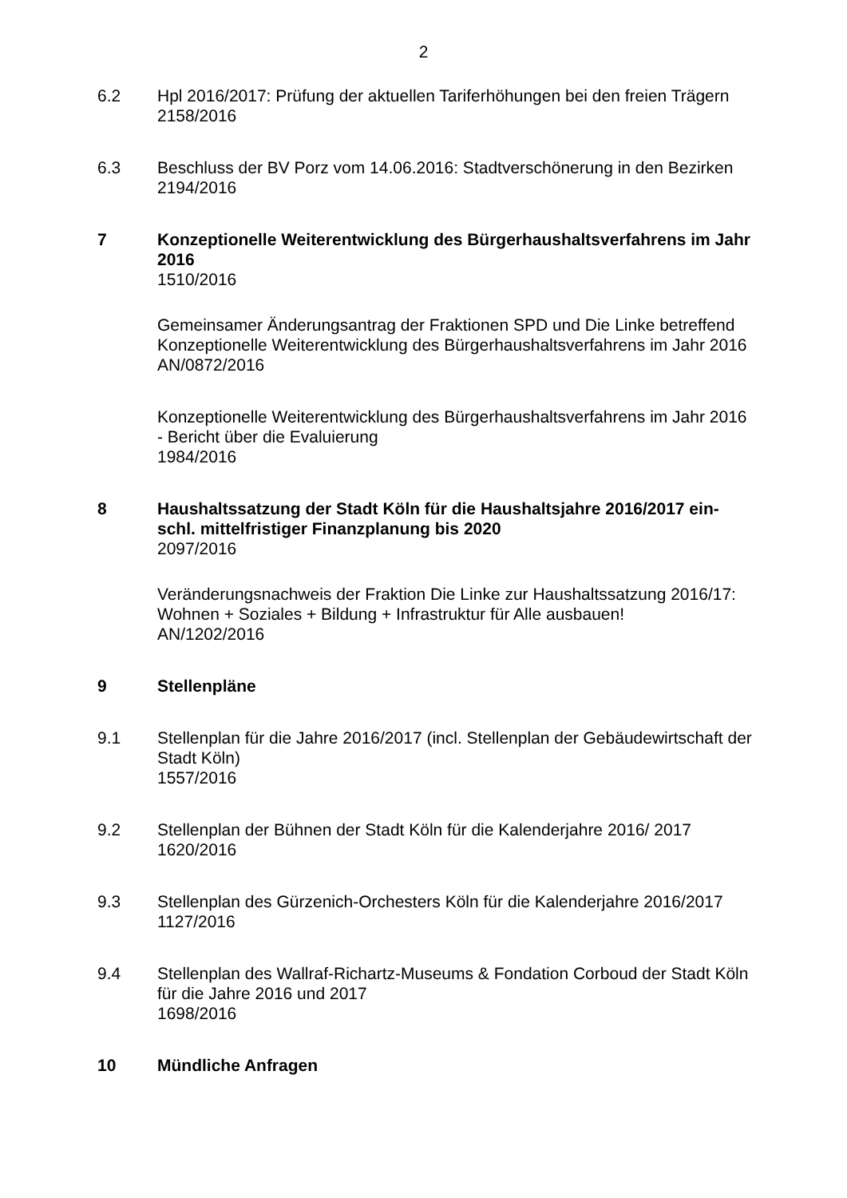2
6.2 Hpl 2016/2017: Prüfung der aktuellen Tariferhöhungen bei den freien Trägern
2158/2016
6.3 Beschluss der BV Porz vom 14.06.2016: Stadtverschönerung in den Bezirken
2194/2016
7 Konzeptionelle Weiterentwicklung des Bürgerhaushaltsverfahrens im Jahr 2016
1510/2016
Gemeinsamer Änderungsantrag der Fraktionen SPD und Die Linke betreffend Konzeptionelle Weiterentwicklung des Bürgerhaushaltsverfahrens im Jahr 2016
AN/0872/2016
Konzeptionelle Weiterentwicklung des Bürgerhaushaltsverfahrens im Jahr 2016 - Bericht über die Evaluierung
1984/2016
8 Haushaltssatzung der Stadt Köln für die Haushaltsjahre 2016/2017 ein-schl. mittelfristiger Finanzplanung bis 2020
2097/2016
Veränderungsnachweis der Fraktion Die Linke zur Haushaltssatzung 2016/17: Wohnen + Soziales + Bildung + Infrastruktur für Alle ausbauen!
AN/1202/2016
9 Stellenpläne
9.1 Stellenplan für die Jahre 2016/2017 (incl. Stellenplan der Gebäudewirtschaft der Stadt Köln)
1557/2016
9.2 Stellenplan der Bühnen der Stadt Köln für die Kalenderjahre 2016/ 2017
1620/2016
9.3 Stellenplan des Gürzenich-Orchesters Köln für die Kalenderjahre 2016/2017
1127/2016
9.4 Stellenplan des Wallraf-Richartz-Museums & Fondation Corboud der Stadt Köln für die Jahre 2016 und 2017
1698/2016
10 Mündliche Anfragen